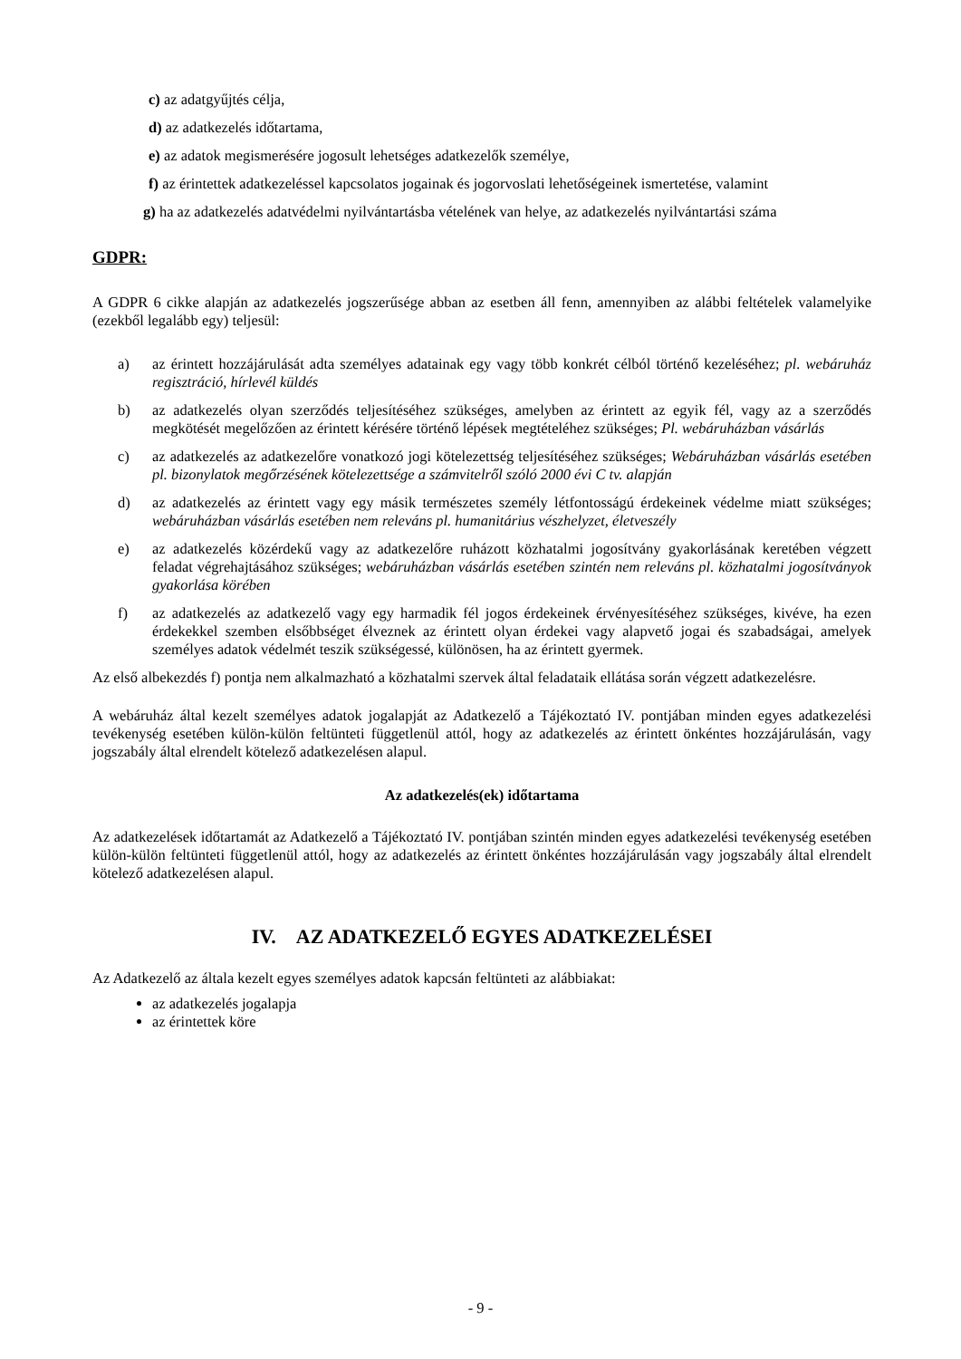c) az adatgyűjtés célja,
d) az adatkezelés időtartama,
e) az adatok megismerésére jogosult lehetséges adatkezelők személye,
f) az érintettek adatkezeléssel kapcsolatos jogainak és jogorvoslati lehetőségeinek ismertetése, valamint
g) ha az adatkezelés adatvédelmi nyilvántartásba vételének van helye, az adatkezelés nyilvántartási száma
GDPR:
A GDPR 6 cikke alapján az adatkezelés jogszerűsége abban az esetben áll fenn, amennyiben az alábbi feltételek valamelyike (ezekből legalább egy) teljesül:
a) az érintett hozzájárulását adta személyes adatainak egy vagy több konkrét célból történő kezeléséhez; pl. webáruház regisztráció, hírlevél küldés
b) az adatkezelés olyan szerződés teljesítéséhez szükséges, amelyben az érintett az egyik fél, vagy az a szerződés megkötését megelőzően az érintett kérésére történő lépések megtételéhez szükséges; Pl. webáruházban vásárlás
c) az adatkezelés az adatkezelőre vonatkozó jogi kötelezettség teljesítéséhez szükséges; Webáruházban vásárlás esetében pl. bizonylatok megőrzésének kötelezettsége a számvitelről szóló 2000 évi C tv. alapján
d) az adatkezelés az érintett vagy egy másik természetes személy létfontosságú érdekeinek védelme miatt szükséges; webáruházban vásárlás esetében nem releváns pl. humanitárius vészhelyzet, életveszély
e) az adatkezelés közérdekű vagy az adatkezelőre ruházott közhatalmi jogosítvány gyakorlásának keretében végzett feladat végrehajtásához szükséges; webáruházban vásárlás esetében szintén nem releváns pl. közhatalmi jogosítványok gyakorlása körében
f) az adatkezelés az adatkezelő vagy egy harmadik fél jogos érdekeinek érvényesítéséhez szükséges, kivéve, ha ezen érdekekkel szemben elsőbbséget élveznek az érintett olyan érdekei vagy alapvető jogai és szabadságai, amelyek személyes adatok védelmét teszik szükségessé, különösen, ha az érintett gyermek.
Az első albekezdés f) pontja nem alkalmazható a közhatalmi szervek által feladataik ellátása során végzett adatkezelésre.
A webáruház által kezelt személyes adatok jogalapját az Adatkezelő a Tájékoztató IV. pontjában minden egyes adatkezelési tevékenység esetében külön-külön feltünteti függetlenül attól, hogy az adatkezelés az érintett önkéntes hozzájárulásán, vagy jogszabály által elrendelt kötelező adatkezelésen alapul.
Az adatkezelés(ek) időtartama
Az adatkezelések időtartamát az Adatkezelő a Tájékoztató IV. pontjában szintén minden egyes adatkezelési tevékenység esetében külön-külön feltünteti függetlenül attól, hogy az adatkezelés az érintett önkéntes hozzájárulásán vagy jogszabály által elrendelt kötelező adatkezelésen alapul.
IV. AZ ADATKEZELŐ EGYES ADATKEZELÉSEI
Az Adatkezelő az általa kezelt egyes személyes adatok kapcsán feltünteti az alábbiakat:
az adatkezelés jogalapja
az érintettek köre
- 9 -